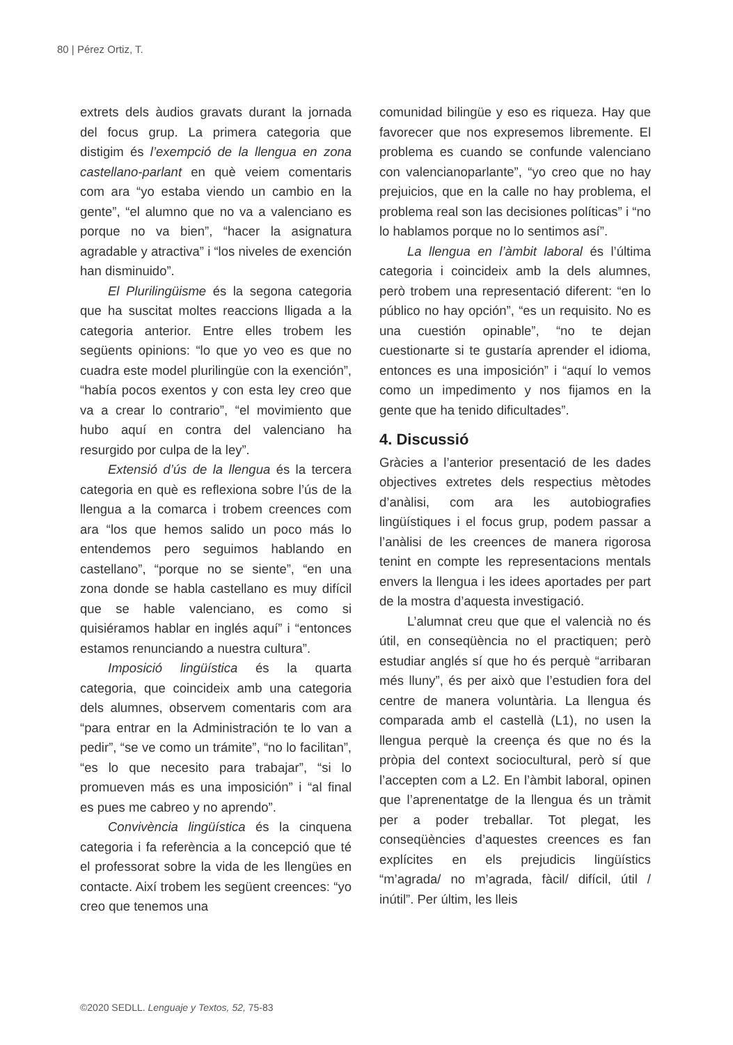80 | Pérez Ortiz, T.
extrets dels àudios gravats durant la jornada del focus grup. La primera categoria que distigim és l’exempció de la llengua en zona castellano-parlant en què veiem comentaris com ara “yo estaba viendo un cambio en la gente”, “el alumno que no va a valenciano es porque no va bien”, “hacer la asignatura agradable y atractiva” i “los niveles de exención han disminuido”.
El Plurilingüisme és la segona categoria que ha suscitat moltes reaccions lligada a la categoria anterior. Entre elles trobem les següents opinions: “lo que yo veo es que no cuadra este model plurilingüe con la exención”, “había pocos exentos y con esta ley creo que va a crear lo contrario”, “el movimiento que hubo aquí en contra del valenciano ha resurgido por culpa de la ley”.
Extensió d’ús de la llengua és la tercera categoria en què es reflexiona sobre l’ús de la llengua a la comarca i trobem creences com ara “los que hemos salido un poco más lo entendemos pero seguimos hablando en castellano”, “porque no se siente”, “en una zona donde se habla castellano es muy difícil que se hable valenciano, es como si quisiéramos hablar en inglés aquí” i “entonces estamos renunciando a nuestra cultura”.
Imposició lingüística és la quarta categoria, que coincideix amb una categoria dels alumnes, observem comentaris com ara “para entrar en la Administración te lo van a pedir”, “se ve como un trámite”, “no lo facilitan”, “es lo que necesito para trabajar”, “si lo promueven más es una imposición” i “al final es pues me cabreo y no aprendo”.
Convivència lingüística és la cinquena categoria i fa referència a la concepció que té el professorat sobre la vida de les llengües en contacte. Així trobem les següent creences: “yo creo que tenemos una
comunidad bilingüe y eso es riqueza. Hay que favorecer que nos expresemos libremente. El problema es cuando se confunde valenciano con valencianoparlante”, “yo creo que no hay prejuicios, que en la calle no hay problema, el problema real son las decisiones políticas” i “no lo hablamos porque no lo sentimos así”.
La llengua en l’àmbit laboral és l’última categoria i coincideix amb la dels alumnes, però trobem una representació diferent: “en lo público no hay opción”, “es un requisito. No es una cuestión opinable”, “no te dejan cuestionarte si te gustaría aprender el idioma, entonces es una imposición” i “aquí lo vemos como un impedimento y nos fijamos en la gente que ha tenido dificultades”.
4. Discussió
Gràcies a l’anterior presentació de les dades objectives extretes dels respectius mètodes d’anàlisi, com ara les autobiografies lingüístiques i el focus grup, podem passar a l’anàlisi de les creences de manera rigorosa tenint en compte les representacions mentals envers la llengua i les idees aportades per part de la mostra d’aquesta investigació.
L’alumnat creu que que el valencià no és útil, en conseqüència no el practiquen; però estudiar anglés sí que ho és perquè “arribaran més lluny”, és per això que l’estudien fora del centre de manera voluntària. La llengua és comparada amb el castellà (L1), no usen la llengua perquè la creença és que no és la pròpia del context sociocultural, però sí que l’accepten com a L2. En l’àmbit laboral, opinen que l’aprenentatge de la llengua és un tràmit per a poder treballar. Tot plegat, les conseqüències d’aquestes creences es fan explícites en els prejudicis lingüístics “m’agrada/ no m’agrada, fàcil/ difícil, útil / inútil”. Per últim, les lleis
©2020 SEDLL. Lenguaje y Textos, 52, 75-83